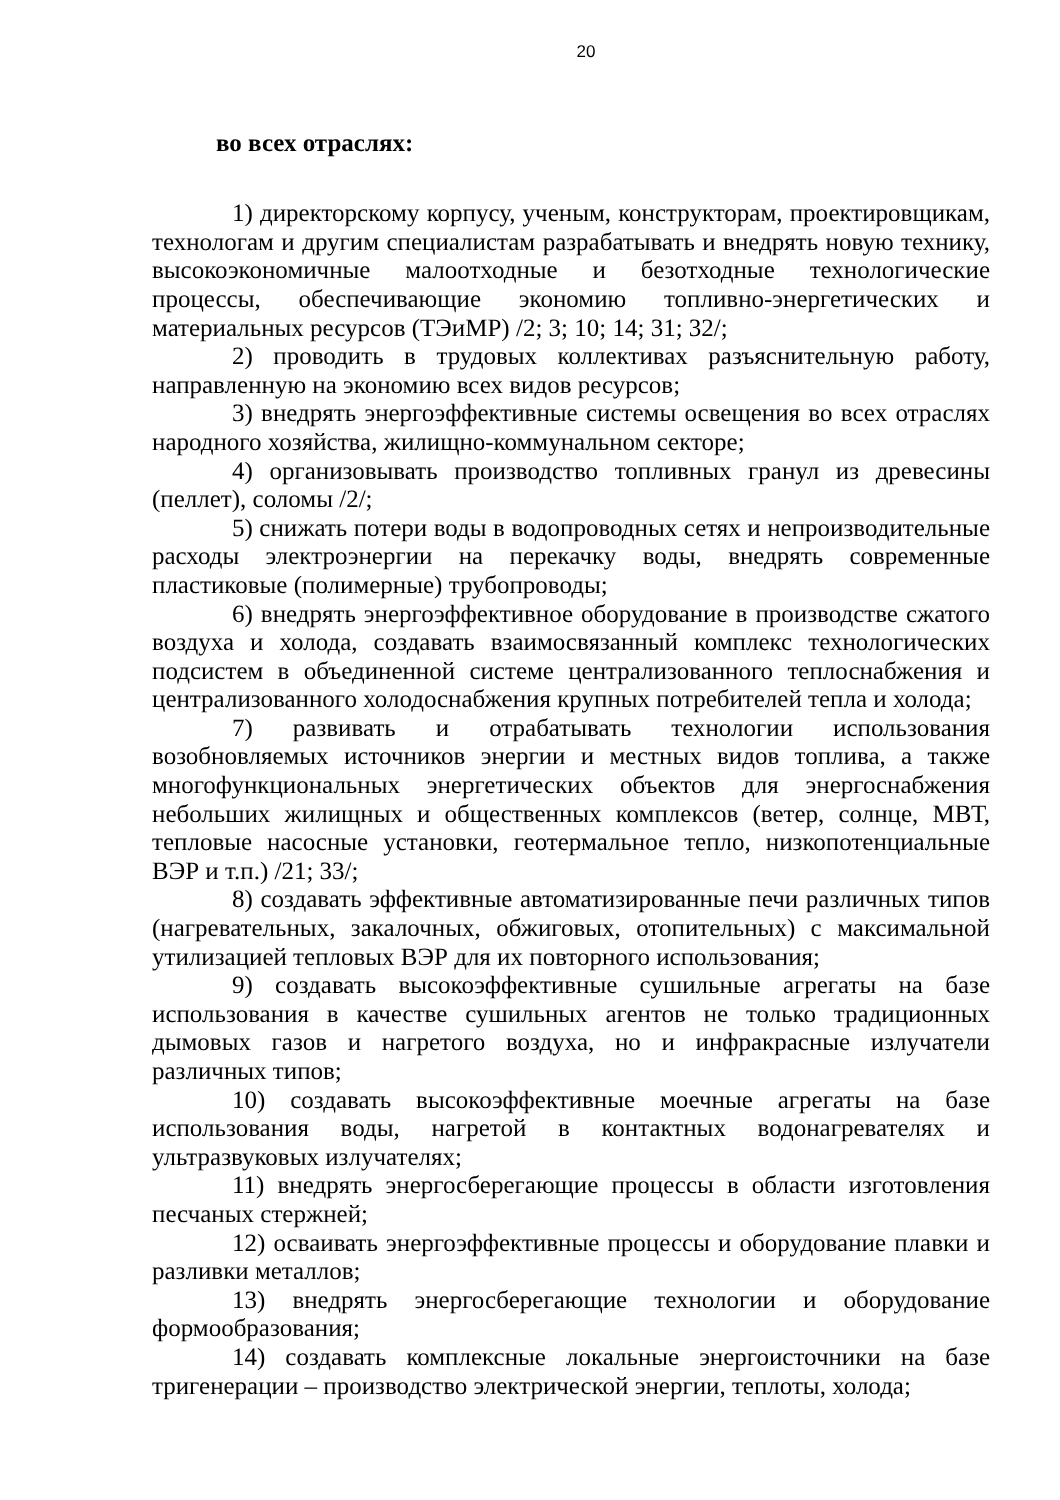20
во всех отраслях:
1) директорскому корпусу, ученым, конструкторам, проектировщикам, технологам и другим специалистам разрабатывать и внедрять новую технику, высокоэкономичные малоотходные и безотходные технологические процессы, обеспечивающие экономию топливно-энергетических и материальных ресурсов (ТЭиМР) /2; 3; 10; 14; 31; 32/;
2) проводить в трудовых коллективах разъяснительную работу, направленную на экономию всех видов ресурсов;
3) внедрять энергоэффективные системы освещения во всех отраслях народного хозяйства, жилищно-коммунальном секторе;
4) организовывать производство топливных гранул из древесины (пеллет), соломы /2/;
5) снижать потери воды в водопроводных сетях и непроизводительные расходы электроэнергии на перекачку воды, внедрять современные пластиковые (полимерные) трубопроводы;
6) внедрять энергоэффективное оборудование в производстве сжатого воздуха и холода, создавать взаимосвязанный комплекс технологических подсистем в объединенной системе централизованного теплоснабжения и централизованного холодоснабжения крупных потребителей тепла и холода;
7) развивать и отрабатывать технологии использования возобновляемых источников энергии и местных видов топлива, а также многофункциональных энергетических объектов для энергоснабжения небольших жилищных и общественных комплексов (ветер, солнце, МВТ, тепловые насосные установки, геотермальное тепло, низкопотенциальные ВЭР и т.п.) /21; 33/;
8) создавать эффективные автоматизированные печи различных типов (нагревательных, закалочных, обжиговых, отопительных) с максимальной утилизацией тепловых ВЭР для их повторного использования;
9) создавать высокоэффективные сушильные агрегаты на базе использования в качестве сушильных агентов не только традиционных дымовых газов и нагретого воздуха, но и инфракрасные излучатели различных типов;
10) создавать высокоэффективные моечные агрегаты на базе использования воды, нагретой в контактных водонагревателях и ультразвуковых излучателях;
11) внедрять энергосберегающие процессы в области изготовления песчаных стержней;
12) осваивать энергоэффективные процессы и оборудование плавки и разливки металлов;
13) внедрять энергосберегающие технологии и оборудование формообразования;
14) создавать комплексные локальные энергоисточники на базе тригенерации – производство электрической энергии, теплоты, холода;